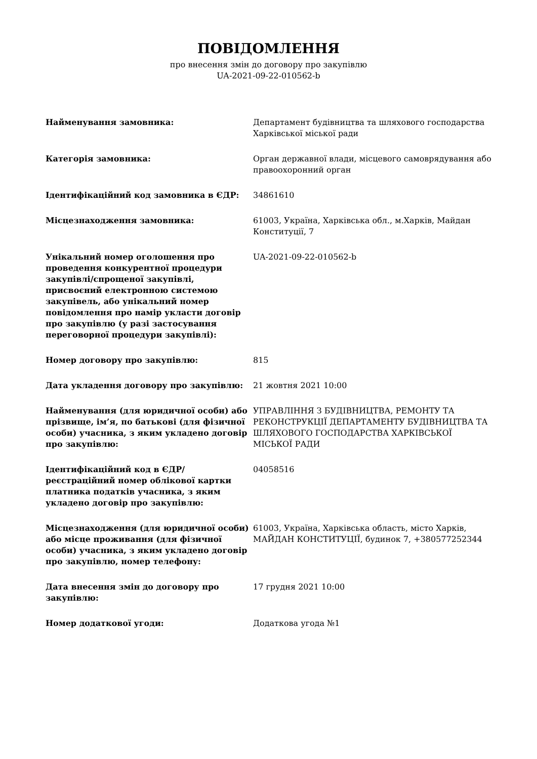ПОВІДОМЛЕННЯ
про внесення змін до договору про закупівлю
UA-2021-09-22-010562-b
| Найменування замовника: | Департамент будівництва та шляхового господарства Харківської міської ради |
| Категорія замовника: | Орган державної влади, місцевого самоврядування або правоохоронний орган |
| Ідентифікаційний код замовника в ЄДР: | 34861610 |
| Місцезнаходження замовника: | 61003, Україна, Харківська обл., м.Харків, Майдан Конституції, 7 |
| Унікальний номер оголошення про проведення конкурентної процедури закупівлі/спрощеної закупівлі, присвоєний електронною системою закупівель, або унікальний номер повідомлення про намір укласти договір про закупівлю (у разі застосування переговорної процедури закупівлі): | UA-2021-09-22-010562-b |
| Номер договору про закупівлю: | 815 |
| Дата укладення договору про закупівлю: | 21 жовтня 2021 10:00 |
| Найменування (для юридичної особи) або прізвище, ім’я, по батькові (для фізичної особи) учасника, з яким укладено договір про закупівлю: | УПРАВЛІННЯ З БУДІВНИЦТВА, РЕМОНТУ ТА РЕКОНСТРУКЦІЇ ДЕПАРТАМЕНТУ БУДІВНИЦТВА ТА ШЛЯХОВОГО ГОСПОДАРСТВА ХАРКІВСЬКОЇ МІСЬКОЇ РАДИ |
| Ідентифікаційний код в ЄДР/реєстраційний номер облікової картки платника податків учасника, з яким укладено договір про закупівлю: | 04058516 |
| Місцезнаходження (для юридичної особи) або місце проживання (для фізичної особи) учасника, з яким укладено договір про закупівлю, номер телефону: | 61003, Україна, Харківська область, місто Харків, МАЙДАН КОНСТИТУЦІЇ, будинок 7, +380577252344 |
| Дата внесення змін до договору про закупівлю: | 17 грудня 2021 10:00 |
| Номер додаткової угоди: | Додаткова угода №1 |